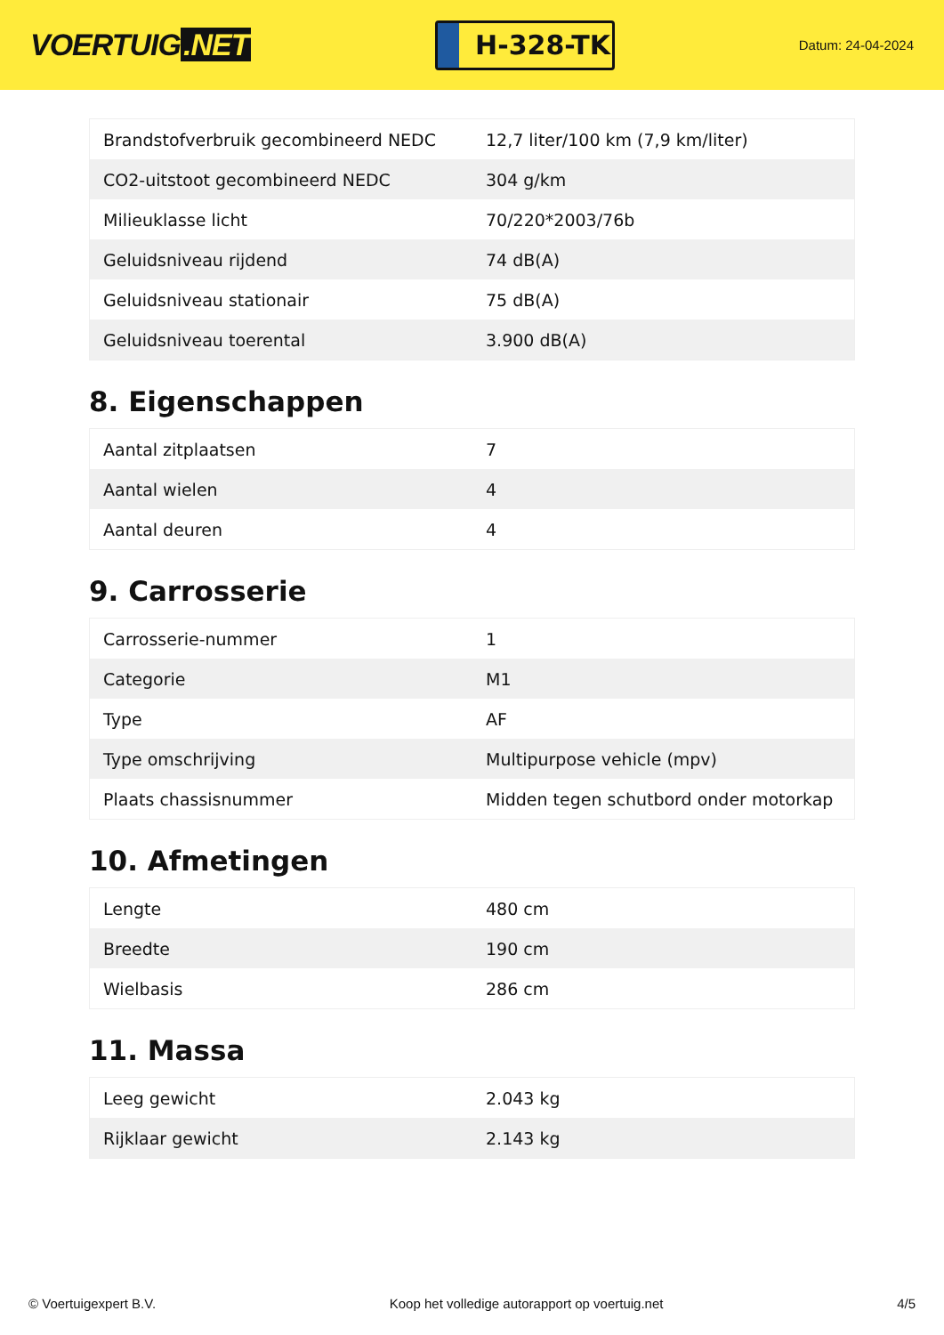VOERTUIG.NET
H-328-TK
Datum: 24-04-2024
| Brandstofverbruik gecombineerd NEDC | 12,7 liter/100 km (7,9 km/liter) |
| CO2-uitstoot gecombineerd NEDC | 304 g/km |
| Milieuklasse licht | 70/220*2003/76b |
| Geluidsniveau rijdend | 74 dB(A) |
| Geluidsniveau stationair | 75 dB(A) |
| Geluidsniveau toerental | 3.900 dB(A) |
8. Eigenschappen
| Aantal zitplaatsen | 7 |
| Aantal wielen | 4 |
| Aantal deuren | 4 |
9. Carrosserie
| Carrosserie-nummer | 1 |
| Categorie | M1 |
| Type | AF |
| Type omschrijving | Multipurpose vehicle (mpv) |
| Plaats chassisnummer | Midden tegen schutbord onder motorkap |
10. Afmetingen
| Lengte | 480 cm |
| Breedte | 190 cm |
| Wielbasis | 286 cm |
11. Massa
| Leeg gewicht | 2.043 kg |
| Rijklaar gewicht | 2.143 kg |
© Voertuigexpert B.V. Koop het volledige autorapport op voertuig.net 4/5